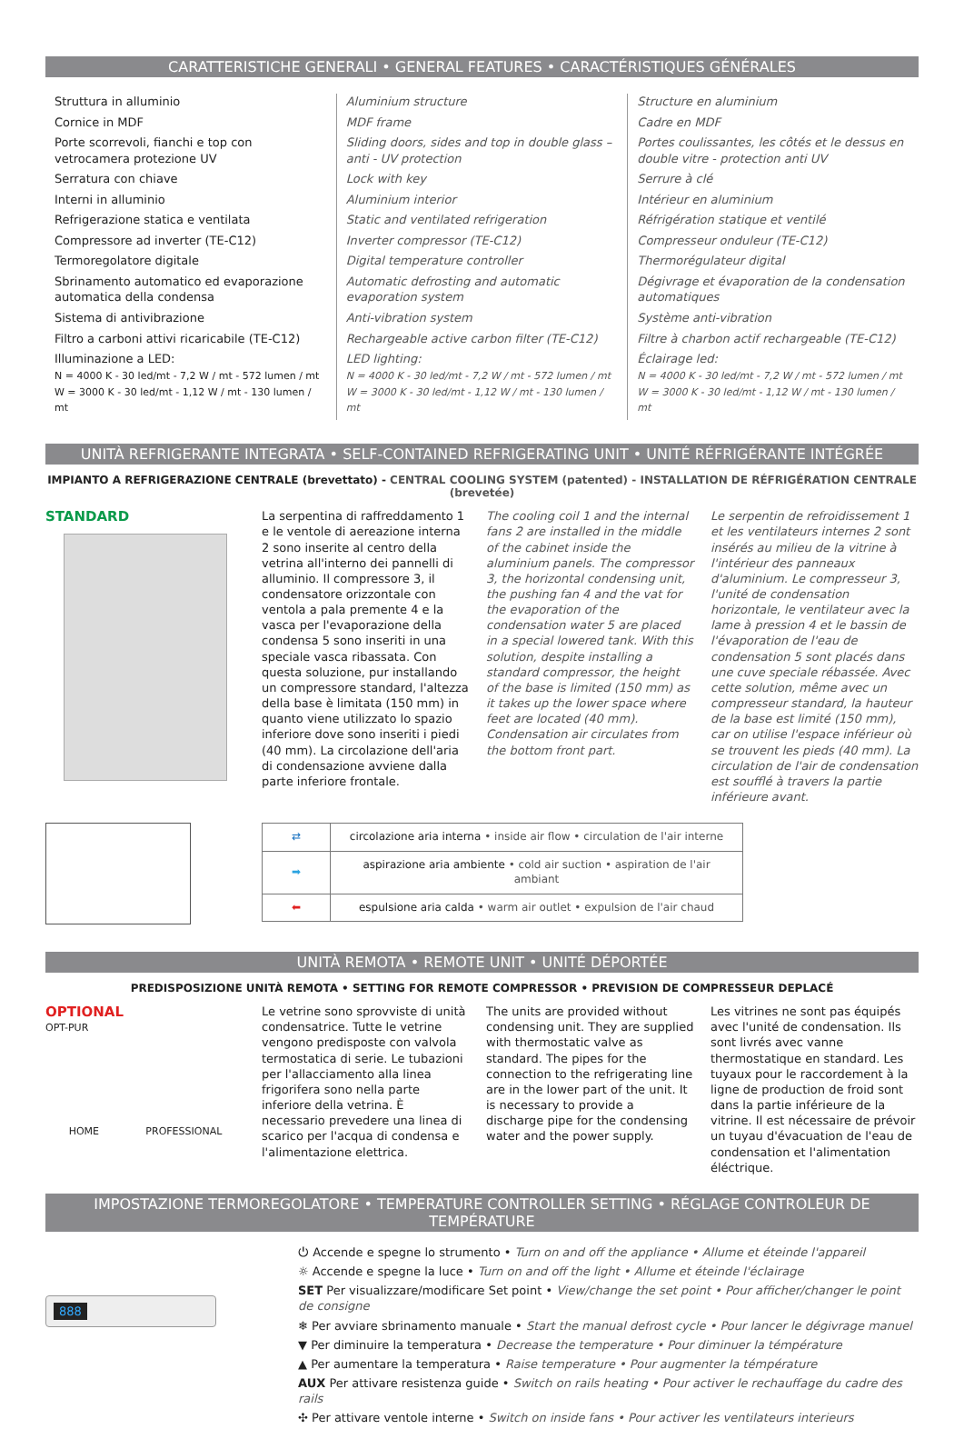CARATTERISTICHE GENERALI • GENERAL FEATURES • CARACTÉRISTIQUES GÉNÉRALES
Struttura in alluminio
Cornice in MDF
Porte scorrevoli, fianchi e top con vetrocamera protezione UV
Serratura con chiave
Interni in alluminio
Refrigerazione statica e ventilata
Compressore ad inverter (TE-C12)
Termoregolatore digitale
Sbrinamento automatico ed evaporazione automatica della condensa
Sistema di antivibrazione
Filtro a carboni attivi ricaricabile (TE-C12)
Illuminazione a LED:
N = 4000 K - 30 led/mt - 7,2 W / mt - 572 lumen / mt
W = 3000 K - 30 led/mt - 1,12 W / mt - 130 lumen / mt
Aluminium structure
MDF frame
Sliding doors, sides and top in double glass – anti - UV protection
Lock with key
Aluminium interior
Static and ventilated refrigeration
Inverter compressor (TE-C12)
Digital temperature controller
Automatic defrosting and automatic evaporation system
Anti-vibration system
Rechargeable active carbon filter (TE-C12)
LED lighting:
N = 4000 K - 30 led/mt - 7,2 W / mt - 572 lumen / mt
W = 3000 K - 30 led/mt - 1,12 W / mt - 130 lumen / mt
Structure en aluminium
Cadre en MDF
Portes coulissantes, les côtés et le dessus en double vitre - protection anti UV
Serrure à clé
Intérieur en aluminium
Réfrigération statique et ventilé
Compresseur onduleur (TE-C12)
Thermorégulateur digital
Dégivrage et évaporation de la condensation automatiques
Système anti-vibration
Filtre à charbon actif rechargeable (TE-C12)
Éclairage led:
N = 4000 K - 30 led/mt - 7,2 W / mt - 572 lumen / mt
W = 3000 K - 30 led/mt - 1,12 W / mt - 130 lumen / mt
UNITÀ REFRIGERANTE INTEGRATA • SELF-CONTAINED REFRIGERATING UNIT • UNITÉ RÉFRIGÉRANTE INTÉGRÉE
IMPIANTO A REFRIGERAZIONE CENTRALE (brevettato) - CENTRAL COOLING SYSTEM (patented) - INSTALLATION DE RÉFRIGÉRATION CENTRALE (brevetée)
STANDARD
La serpentina di raffreddamento 1 e le ventole di aereazione interna 2 sono inserite al centro della vetrina all'interno dei pannelli di alluminio. Il compressore 3, il condensatore orizzontale con ventola a pala premente 4 e la vasca per l'evaporazione della condensa 5 sono inseriti in una speciale vasca ribassata. Con questa soluzione, pur installando un compressore standard, l'altezza della base è limitata (150 mm) in quanto viene utilizzato lo spazio inferiore dove sono inseriti i piedi (40 mm). La circolazione dell'aria di condensazione avviene dalla parte inferiore frontale.
The cooling coil 1 and the internal fans 2 are installed in the middle of the cabinet inside the aluminium panels. The compressor 3, the horizontal condensing unit, the pushing fan 4 and the vat for the evaporation of the condensation water 5 are placed in a special lowered tank. With this solution, despite installing a standard compressor, the height of the base is limited (150 mm) as it takes up the lower space where feet are located (40 mm). Condensation air circulates from the bottom front part.
Le serpentin de refroidissement 1 et les ventilateurs internes 2 sont insérés au milieu de la vitrine à l'intérieur des panneaux d'aluminium. Le compresseur 3, l'unité de condensation horizontale, le ventilateur avec la lame à pression 4 et le bassin de l'évaporation de l'eau de condensation 5 sont placés dans une cuve speciale rébassée. Avec cette solution, même avec un compresseur standard, la hauteur de la base est limité (150 mm), car on utilise l'espace inférieur où se trouvent les pieds (40 mm). La circulation de l'air de condensation est soufflé à travers la partie inférieure avant.
| ⇄ | circolazione aria interna • inside air flow • circulation de l'air interne |
| ➡ | aspirazione aria ambiente • cold air suction • aspiration de l'air ambiant |
| ⬅ | espulsione aria calda • warm air outlet • expulsion de l'air chaud |
UNITÀ REMOTA • REMOTE UNIT • UNITÉ DÉPORTÉE
PREDISPOSIZIONE UNITÀ REMOTA • SETTING FOR REMOTE COMPRESSOR • PREVISION DE COMPRESSEUR DEPLACÉ
OPTIONAL
OPT-PUR
HOME PROFESSIONAL
Le vetrine sono sprovviste di unità condensatrice. Tutte le vetrine vengono predisposte con valvola termostatica di serie. Le tubazioni per l'allacciamento alla linea frigorifera sono nella parte inferiore della vetrina. È necessario prevedere una linea di scarico per l'acqua di condensa e l'alimentazione elettrica.
The units are provided without condensing unit. They are supplied with thermostatic valve as standard. The pipes for the connection to the refrigerating line are in the lower part of the unit. It is necessary to provide a discharge pipe for the condensing water and the power supply.
Les vitrines ne sont pas équipés avec l'unité de condensation. Ils sont livrés avec vanne thermostatique en standard. Les tuyaux pour le raccordement à la ligne de production de froid sont dans la partie inférieure de la vitrine. Il est nécessaire de prévoir un tuyau d'évacuation de l'eau de condensation et l'alimentation éléctrique.
IMPOSTAZIONE TERMOREGOLATORE • TEMPERATURE CONTROLLER SETTING • RÉGLAGE CONTROLEUR DE TEMPÉRATURE
888
⏻ Accende e spegne lo strumento • Turn on and off the appliance • Allume et éteinde l'appareil
☼ Accende e spegne la luce • Turn on and off the light • Allume et éteinde l'éclairage
SET Per visualizzare/modificare Set point • View/change the set point • Pour afficher/changer le point de consigne
❄ Per avviare sbrinamento manuale • Start the manual defrost cycle • Pour lancer le dégivrage manuel
▼ Per diminuire la temperatura • Decrease the temperature • Pour diminuer la témpérature
▲ Per aumentare la temperatura • Raise temperature • Pour augmenter la témpérature
AUX Per attivare resistenza guide • Switch on rails heating • Pour activer le rechauffage du cadre des rails
✣ Per attivare ventole interne • Switch on inside fans • Pour activer les ventilateurs interieurs